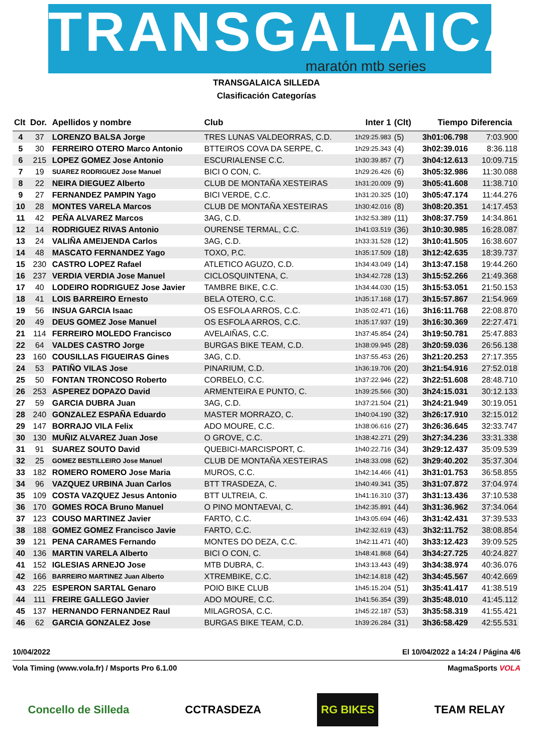TRANSGALAICA
maratón mtb series
TRANSGALAICA SILLEDA
Clasificación Categorías
| Clt | Dor. | Apellidos y nombre | Club | Inter 1 | (Clt) | Tiempo | Diferencia |
| --- | --- | --- | --- | --- | --- | --- | --- |
| 4 | 37 | LORENZO BALSA Jorge | TRES LUNAS VALDEORRAS, C.D. | 1h29:25.983 | (5) | 3h01:06.798 | 7:03.900 |
| 5 | 30 | FERREIRO OTERO Marco Antonio | BTTEIROS COVA DA SERPE, C. | 1h29:25.343 | (4) | 3h02:39.016 | 8:36.118 |
| 6 | 215 | LOPEZ GOMEZ Jose Antonio | ESCURIALENSE C.C. | 1h30:39.857 | (7) | 3h04:12.613 | 10:09.715 |
| 7 | 19 | SUAREZ RODRIGUEZ Jose Manuel | BICI O CON, C. | 1h29:26.426 | (6) | 3h05:32.986 | 11:30.088 |
| 8 | 22 | NEIRA DIEGUEZ Alberto | CLUB DE MONTAÑA XESTEIRAS | 1h31:20.009 | (9) | 3h05:41.608 | 11:38.710 |
| 9 | 27 | FERNANDEZ PAMPIN Yago | BICI VERDE, C.C. | 1h31:20.325 | (10) | 3h05:47.174 | 11:44.276 |
| 10 | 28 | MONTES VARELA Marcos | CLUB DE MONTAÑA XESTEIRAS | 1h30:42.016 | (8) | 3h08:20.351 | 14:17.453 |
| 11 | 42 | PEÑA ALVAREZ Marcos | 3AG, C.D. | 1h32:53.389 | (11) | 3h08:37.759 | 14:34.861 |
| 12 | 14 | RODRIGUEZ RIVAS Antonio | OURENSE TERMAL, C.C. | 1h41:03.519 | (36) | 3h10:30.985 | 16:28.087 |
| 13 | 24 | VALIÑA AMEIJENDA Carlos | 3AG, C.D. | 1h33:31.528 | (12) | 3h10:41.505 | 16:38.607 |
| 14 | 48 | MASCATO FERNANDEZ Yago | TOXO, P.C. | 1h35:17.509 | (18) | 3h12:42.635 | 18:39.737 |
| 15 | 230 | CASTRO LOPEZ Rafael | ATLETICO AGUZO, C.D. | 1h34:43.049 | (14) | 3h13:47.158 | 19:44.260 |
| 16 | 237 | VERDIA VERDIA Jose Manuel | CICLOSQUINTENA, C. | 1h34:42.728 | (13) | 3h15:52.266 | 21:49.368 |
| 17 | 40 | LODEIRO RODRIGUEZ Jose Javier | TAMBRE BIKE, C.C. | 1h34:44.030 | (15) | 3h15:53.051 | 21:50.153 |
| 18 | 41 | LOIS BARREIRO Ernesto | BELA OTERO, C.C. | 1h35:17.168 | (17) | 3h15:57.867 | 21:54.969 |
| 19 | 56 | INSUA GARCIA Isaac | OS ESFOLA ARROS, C.C. | 1h35:02.471 | (16) | 3h16:11.768 | 22:08.870 |
| 20 | 49 | DEUS GOMEZ Jose Manuel | OS ESFOLA ARROS, C.C. | 1h35:17.937 | (19) | 3h16:30.369 | 22:27.471 |
| 21 | 114 | FERREIRO MOLEDO Francisco | AVELAIÑAS, C.C. | 1h37:45.854 | (24) | 3h19:50.781 | 25:47.883 |
| 22 | 64 | VALDES CASTRO Jorge | BURGAS BIKE TEAM, C.D. | 1h38:09.945 | (28) | 3h20:59.036 | 26:56.138 |
| 23 | 160 | COUSILLAS FIGUEIRAS Gines | 3AG, C.D. | 1h37:55.453 | (26) | 3h21:20.253 | 27:17.355 |
| 24 | 53 | PATIÑO VILAS Jose | PINARIUM, C.D. | 1h36:19.706 | (20) | 3h21:54.916 | 27:52.018 |
| 25 | 50 | FONTAN TRONCOSO Roberto | CORBELO, C.C. | 1h37:22.946 | (22) | 3h22:51.608 | 28:48.710 |
| 26 | 253 | ASPEREZ DOPAZO David | ARMENTEIRA E PUNTO, C. | 1h39:25.566 | (30) | 3h24:15.031 | 30:12.133 |
| 27 | 59 | GARCIA DUBRA Juan | 3AG, C.D. | 1h37:21.504 | (21) | 3h24:21.949 | 30:19.051 |
| 28 | 240 | GONZALEZ ESPAÑA Eduardo | MASTER MORRAZO, C. | 1h40:04.190 | (32) | 3h26:17.910 | 32:15.012 |
| 29 | 147 | BORRAJO VILA Felix | ADO MOURE, C.C. | 1h38:06.616 | (27) | 3h26:36.645 | 32:33.747 |
| 30 | 130 | MUÑIZ ALVAREZ Juan Jose | O GROVE, C.C. | 1h38:42.271 | (29) | 3h27:34.236 | 33:31.338 |
| 31 | 91 | SUAREZ SOUTO David | QUEBICI-MARCISPORT, C. | 1h40:22.716 | (34) | 3h29:12.437 | 35:09.539 |
| 32 | 25 | GOMEZ BESTILLEIRO Jose Manuel | CLUB DE MONTAÑA XESTEIRAS | 1h48:33.098 | (62) | 3h29:40.202 | 35:37.304 |
| 33 | 182 | ROMERO ROMERO Jose Maria | MUROS, C.C. | 1h42:14.466 | (41) | 3h31:01.753 | 36:58.855 |
| 34 | 96 | VAZQUEZ URBINA Juan Carlos | BTT TRASDEZA, C. | 1h40:49.341 | (35) | 3h31:07.872 | 37:04.974 |
| 35 | 109 | COSTA VAZQUEZ Jesus Antonio | BTT ULTREIA, C. | 1h41:16.310 | (37) | 3h31:13.436 | 37:10.538 |
| 36 | 170 | GOMES ROCA Bruno Manuel | O PINO MONTAEVAI, C. | 1h42:35.891 | (44) | 3h31:36.962 | 37:34.064 |
| 37 | 123 | COUSO MARTINEZ Javier | FARTO, C.C. | 1h43:05.694 | (46) | 3h31:42.431 | 37:39.533 |
| 38 | 188 | GOMEZ GOMEZ Francisco Javie | FARTO, C.C. | 1h42:32.619 | (43) | 3h32:11.752 | 38:08.854 |
| 39 | 121 | PENA CARAMES Fernando | MONTES DO DEZA, C.C. | 1h42:11.471 | (40) | 3h33:12.423 | 39:09.525 |
| 40 | 136 | MARTIN VARELA Alberto | BICI O CON, C. | 1h48:41.868 | (64) | 3h34:27.725 | 40:24.827 |
| 41 | 152 | IGLESIAS ARNEJO Jose | MTB DUBRA, C. | 1h43:13.443 | (49) | 3h34:38.974 | 40:36.076 |
| 42 | 166 | BARREIRO MARTINEZ Juan Alberto | XTREMBIKE, C.C. | 1h42:14.818 | (42) | 3h34:45.567 | 40:42.669 |
| 43 | 225 | ESPERON SARTAL Genaro | POIO BIKE CLUB | 1h45:15.204 | (51) | 3h35:41.417 | 41:38.519 |
| 44 | 111 | FREIRE GALLEGO Javier | ADO MOURE, C.C. | 1h41:56.354 | (39) | 3h35:48.010 | 41:45.112 |
| 45 | 137 | HERNANDO FERNANDEZ Raul | MILAGROSA, C.C. | 1h45:22.187 | (53) | 3h35:58.319 | 41:55.421 |
| 46 | 62 | GARCIA GONZALEZ Jose | BURGAS BIKE TEAM, C.D. | 1h39:26.284 | (31) | 3h36:58.429 | 42:55.531 |
10/04/2022 El 10/04/2022 a 14:24 / Página 4/6
Vola Timing (www.vola.fr) / Msports Pro 6.1.00 MagmaSports VOLA
Concello de Silleda CCTRASDEZA RG BIKES TEAM RELAY